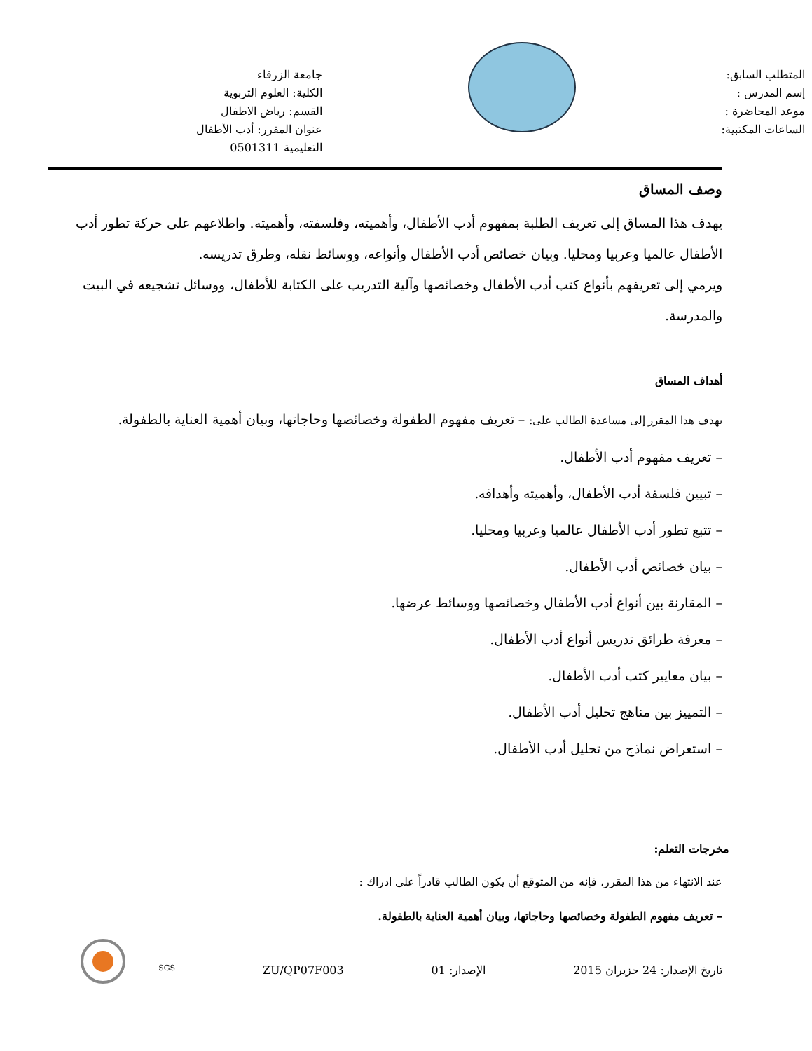المتطلب السابق:
إسم المدرس :
موعد المحاضرة :
الساعات المكتبية:
جامعة الزرقاء
الكلية: العلوم التربوية
القسم: رياض الاطفال
عنوان المقرر: أدب الأطفال
التعليمية 0501311
وصف المساق
يهدف هذا المساق إلى تعريف الطلبة بمفهوم أدب الأطفال، وأهميته، وفلسفته، وأهميته. واطلاعهم على حركة تطور أدب الأطفال عالميا وعربيا ومحليا. وبيان خصائص أدب الأطفال وأنواعه، ووسائط نقله، وطرق تدريسه.
ويرمي إلى تعريفهم بأنواع كتب أدب الأطفال وخصائصها وآلية التدريب على الكتابة للأطفال، ووسائل تشجيعه في البيت والمدرسة.
أهداف المساق
يهدف هذا المقرر إلى مساعدة الطالب على: – تعريف مفهوم الطفولة وخصائصها وحاجاتها، وبيان أهمية العناية بالطفولة.
– تعريف مفهوم أدب الأطفال.
– تبيين فلسفة أدب الأطفال، وأهميته وأهدافه.
– تتبع تطور أدب الأطفال عالميا وعربيا ومحليا.
– بيان خصائص أدب الأطفال.
– المقارنة بين أنواع أدب الأطفال وخصائصها ووسائط عرضها.
– معرفة طرائق تدريس أنواع أدب الأطفال.
– بيان معايير كتب أدب الأطفال.
– التمييز بين مناهج تحليل أدب الأطفال.
– استعراض نماذج من تحليل أدب الأطفال.
مخرجات التعلم:
عند الانتهاء من هذا المقرر، فإنه من المتوقع أن يكون الطالب قادراً على ادراك :
– تعريف مفهوم الطفولة وخصائصها وحاجاتها، وبيان أهمية العناية بالطفولة.
تاريخ الإصدار: 24 حزيران 2015 الإصدار: 01 ZU/QP07F003 SGS